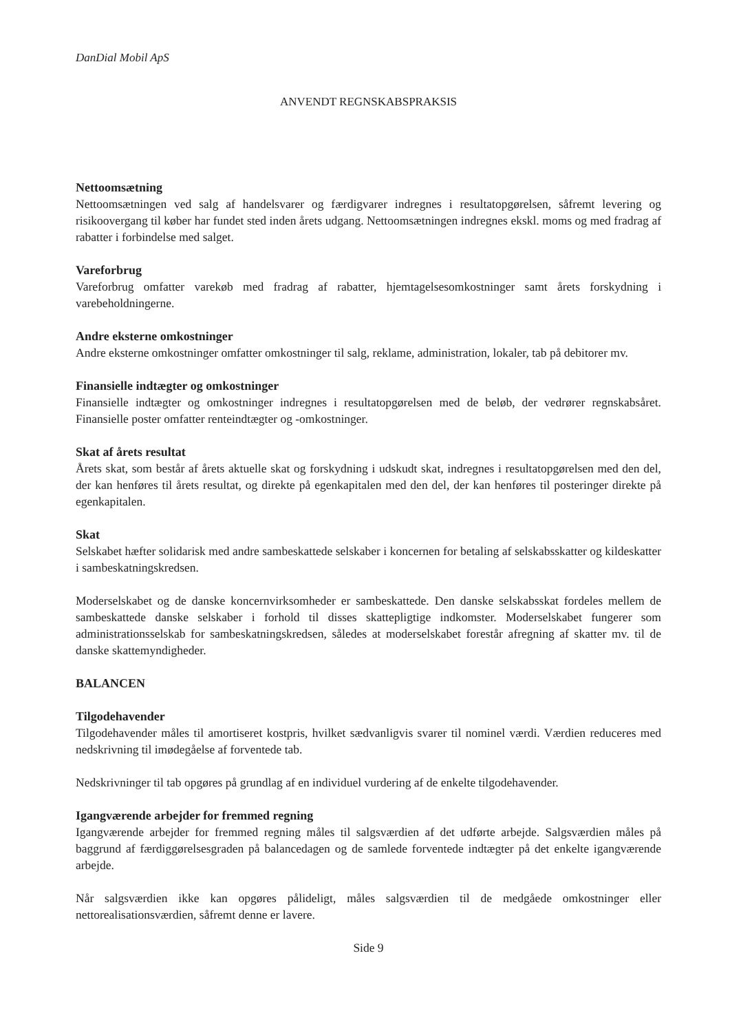DanDial Mobil ApS
ANVENDT REGNSKABSPRAKSIS
Nettoomsætning
Nettoomsætningen ved salg af handelsvarer og færdigvarer indregnes i resultatopgørelsen, såfremt levering og risikoovergang til køber har fundet sted inden årets udgang. Nettoomsætningen indregnes ekskl. moms og med fradrag af rabatter i forbindelse med salget.
Vareforbrug
Vareforbrug omfatter varekøb med fradrag af rabatter, hjemtagelsesomkostninger samt årets forskydning i varebeholdningerne.
Andre eksterne omkostninger
Andre eksterne omkostninger omfatter omkostninger til salg, reklame, administration, lokaler, tab på debitorer mv.
Finansielle indtægter og omkostninger
Finansielle indtægter og omkostninger indregnes i resultatopgørelsen med de beløb, der vedrører regnskabsåret. Finansielle poster omfatter renteindtægter og -omkostninger.
Skat af årets resultat
Årets skat, som består af årets aktuelle skat og forskydning i udskudt skat, indregnes i resultatopgørelsen med den del, der kan henføres til årets resultat, og direkte på egenkapitalen med den del, der kan henføres til posteringer direkte på egenkapitalen.
Skat
Selskabet hæfter solidarisk med andre sambeskattede selskaber i koncernen for betaling af selskabsskatter og kildeskatter i sambeskatningskredsen.
Moderselskabet og de danske koncernvirksomheder er sambeskattede. Den danske selskabsskat fordeles mellem de sambeskattede danske selskaber i forhold til disses skattepligtige indkomster. Moderselskabet fungerer som administrationsselskab for sambeskatningskredsen, således at moderselskabet forestår afregning af skatter mv. til de danske skattemyndigheder.
BALANCEN
Tilgodehavender
Tilgodehavender måles til amortiseret kostpris, hvilket sædvanligvis svarer til nominel værdi. Værdien reduceres med nedskrivning til imødegåelse af forventede tab.
Nedskrivninger til tab opgøres på grundlag af en individuel vurdering af de enkelte tilgodehavender.
Igangværende arbejder for fremmed regning
Igangværende arbejder for fremmed regning måles til salgsværdien af det udførte arbejde. Salgsværdien måles på baggrund af færdiggørelsesgraden på balancedagen og de samlede forventede indtægter på det enkelte igangværende arbejde.
Når salgsværdien ikke kan opgøres pålideligt, måles salgsværdien til de medgåede omkostninger eller nettorealisationsværdien, såfremt denne er lavere.
Side 9